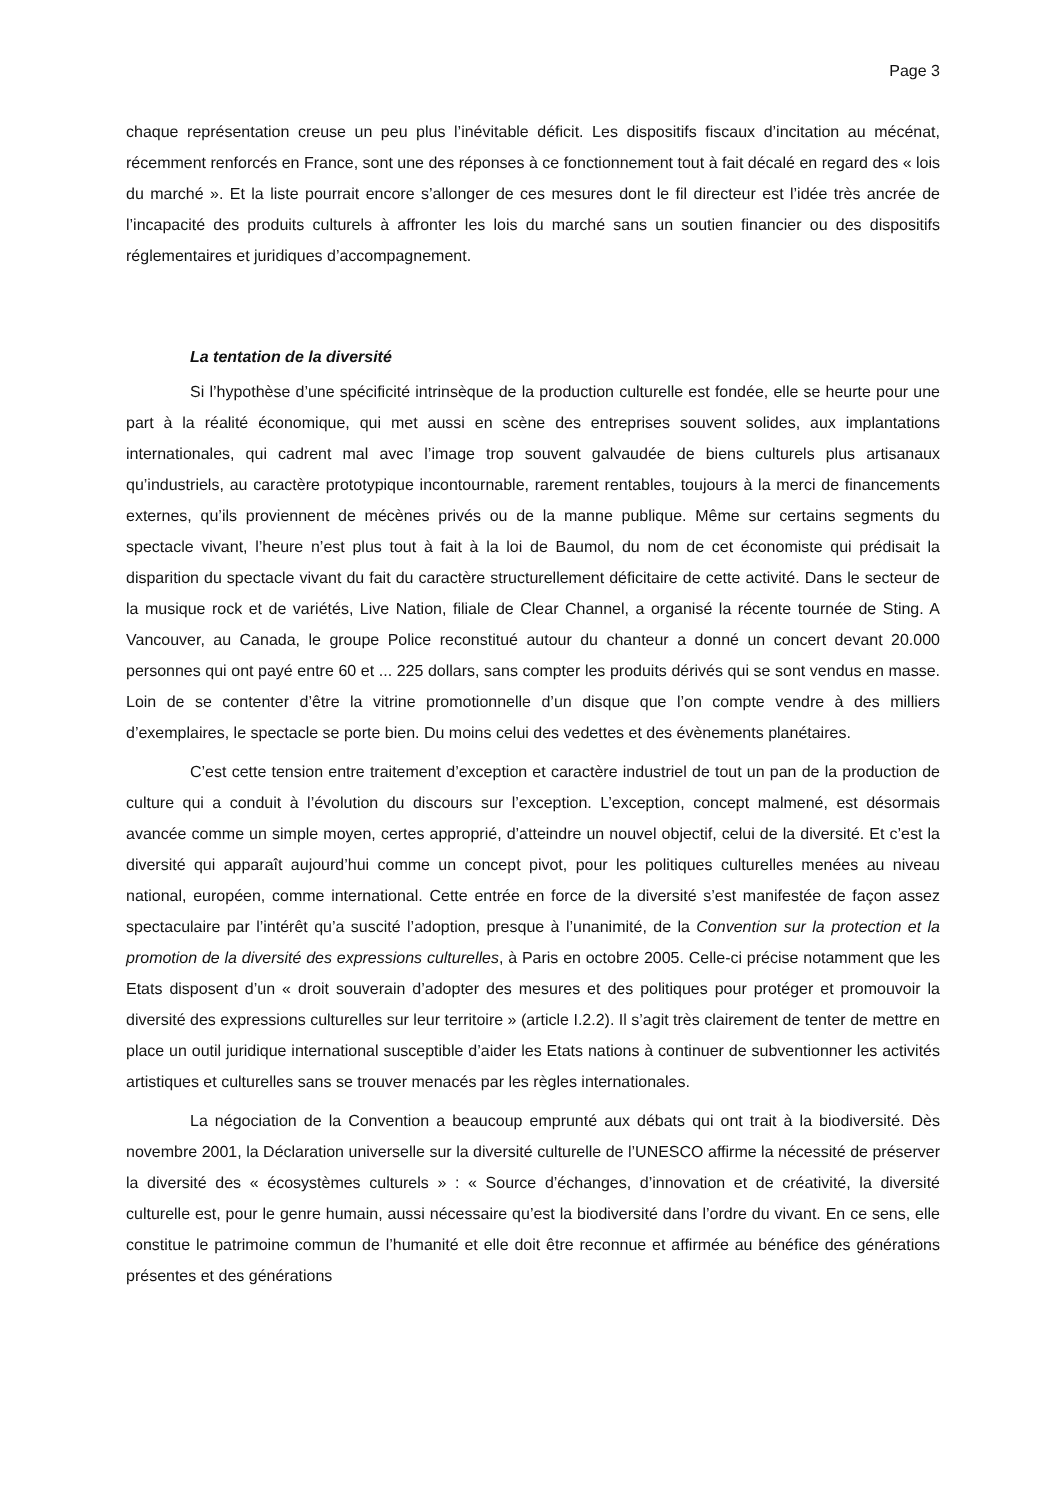Page 3
chaque représentation creuse un peu plus l’inévitable déficit. Les dispositifs fiscaux d’incitation au mécénat, récemment renforcés en France, sont une des réponses à ce fonctionnement tout à fait décalé en regard des « lois du marché ». Et la liste pourrait encore s’allonger de ces mesures dont le fil directeur est l’idée très ancrée de l’incapacité des produits culturels à affronter les lois du marché sans un soutien financier ou des dispositifs réglementaires et juridiques d’accompagnement.
La tentation de la diversité
Si l’hypothèse d’une spécificité intrinsèque de la production culturelle est fondée, elle se heurte pour une part à la réalité économique, qui met aussi en scène des entreprises souvent solides, aux implantations internationales, qui cadrent mal avec l’image trop souvent galvaudée de biens culturels plus artisanaux qu’industriels, au caractère prototypique incontournable, rarement rentables, toujours à la merci de financements externes, qu’ils proviennent de mécènes privés ou de la manne publique. Même sur certains segments du spectacle vivant, l’heure n’est plus tout à fait à la loi de Baumol, du nom de cet économiste qui prédisait la disparition du spectacle vivant du fait du caractère structurellement déficitaire de cette activité. Dans le secteur de la musique rock et de variétés, Live Nation, filiale de Clear Channel, a organisé la récente tournée de Sting. A Vancouver, au Canada, le groupe Police reconstitué autour du chanteur a donné un concert devant 20.000 personnes qui ont payé entre 60 et ... 225 dollars, sans compter les produits dérivés qui se sont vendus en masse. Loin de se contenter d’être la vitrine promotionnelle d’un disque que l’on compte vendre à des milliers d’exemplaires, le spectacle se porte bien. Du moins celui des vedettes et des évènements planétaires.
C’est cette tension entre traitement d’exception et caractère industriel de tout un pan de la production de culture qui a conduit à l’évolution du discours sur l’exception. L’exception, concept malmené, est désormais avancée comme un simple moyen, certes approprié, d’atteindre un nouvel objectif, celui de la diversité. Et c’est la diversité qui apparaît aujourd’hui comme un concept pivot, pour les politiques culturelles menées au niveau national, européen, comme international. Cette entrée en force de la diversité s’est manifestée de façon assez spectaculaire par l’intérêt qu’a suscité l’adoption, presque à l’unanimité, de la Convention sur la protection et la promotion de la diversité des expressions culturelles, à Paris en octobre 2005. Celle-ci précise notamment que les Etats disposent d’un « droit souverain d’adopter des mesures et des politiques pour protéger et promouvoir la diversité des expressions culturelles sur leur territoire » (article I.2.2). Il s’agit très clairement de tenter de mettre en place un outil juridique international susceptible d’aider les Etats nations à continuer de subventionner les activités artistiques et culturelles sans se trouver menacés par les règles internationales.
La négociation de la Convention a beaucoup emprunté aux débats qui ont trait à la biodiversité. Dès novembre 2001, la Déclaration universelle sur la diversité culturelle de l’UNESCO affirme la nécessité de préserver la diversité des « écosystèmes culturels » : « Source d’échanges, d’innovation et de créativité, la diversité culturelle est, pour le genre humain, aussi nécessaire qu’est la biodiversité dans l’ordre du vivant. En ce sens, elle constitue le patrimoine commun de l’humanité et elle doit être reconnue et affirmée au bénéfice des générations présentes et des générations